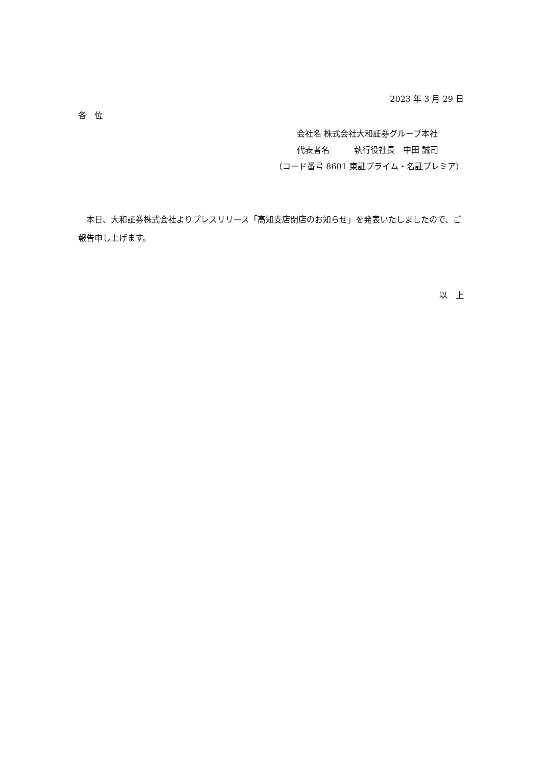2023 年 3 月 29 日
各　位
会社名 株式会社大和証券グループ本社
代表者名　　　執行役社長　中田 誠司
（コード番号 8601 東証プライム・名証プレミア）
　本日、大和証券株式会社よりプレスリリース「高知支店閉店のお知らせ」を発表いたしましたので、ご報告申し上げます。
以　上